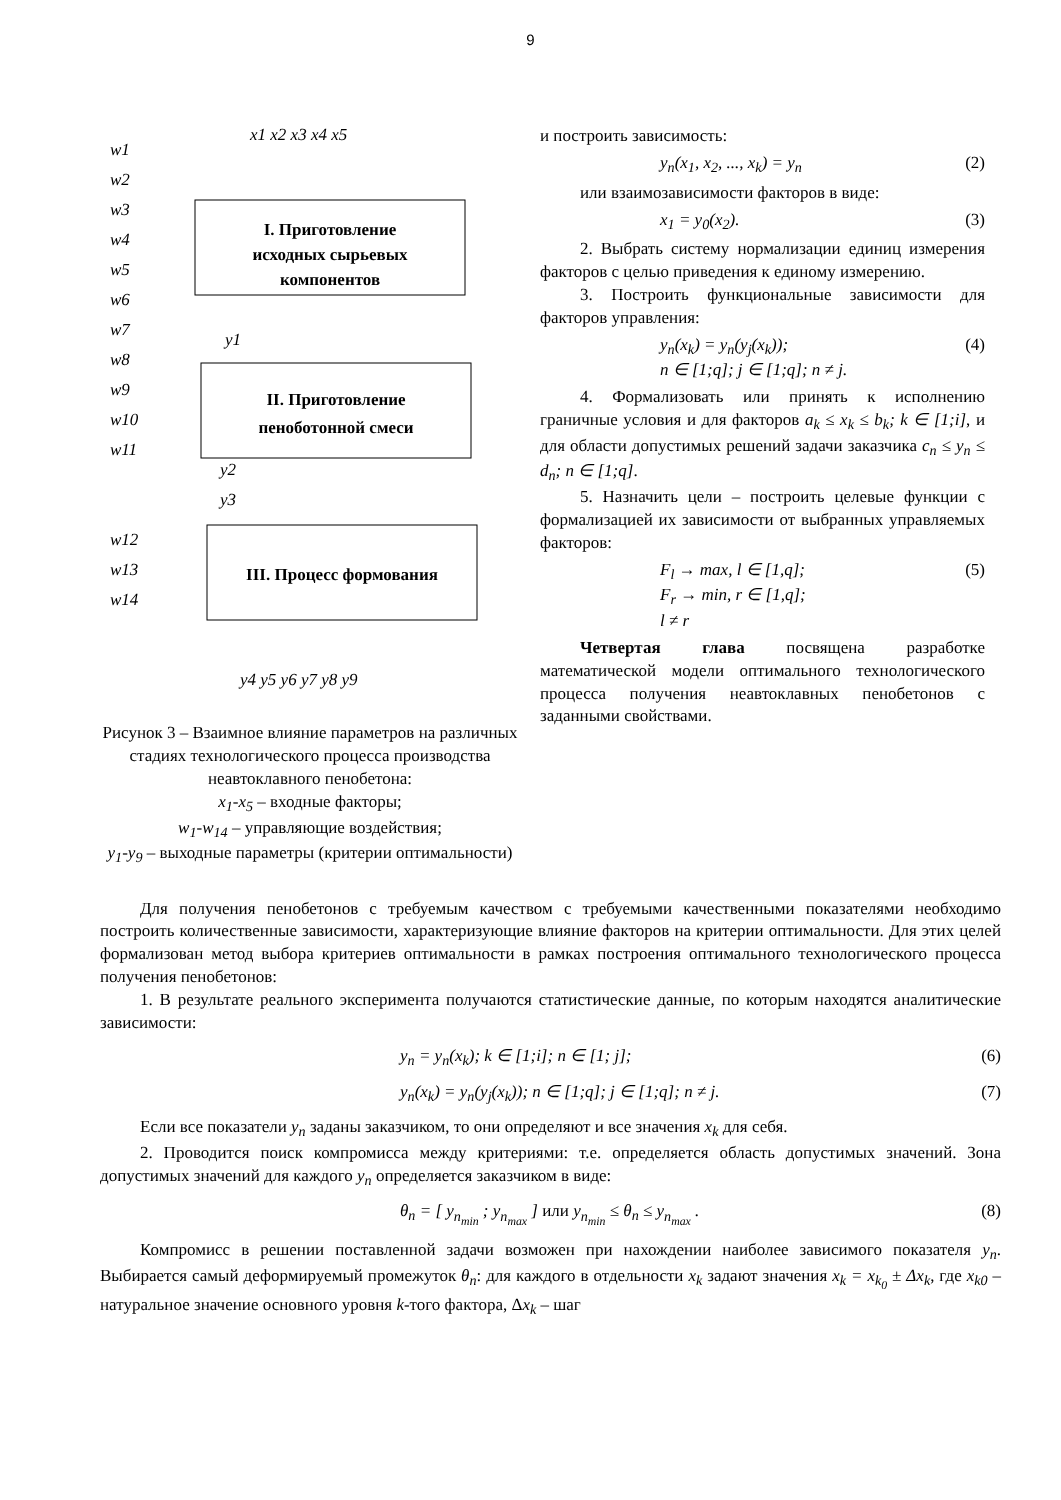9
x1 x2 x3 x4 x5
w1
w2
w3
w4
w5
w6
w7
w8
w9
w10
w11
w12
w13
w14
y1
y2
y3
y4 y5 y6 y7 y8 y9
I. Приготовление
исходных сырьевых
компонентов
II. Приготовление
пеноботонной смеси
III. Процесс формования
Рисунок 3 – Взаимное влияние параметров на различных стадиях технологического процесса производства неавтоклавного пенобетона:
x<sub>1</sub>-x<sub>5</sub> – входные факторы;
w<sub>1</sub>-w<sub>14</sub> – управляющие воздействия;
y<sub>1</sub>-y<sub>9</sub> – выходные параметры (критерии оптимальности)
и построить зависимость:
y<sub>n</sub>(x<sub>1</sub>, x<sub>2</sub>, ..., x<sub>k</sub>) = y<sub>n</sub> (2)
или взаимозависимости факторов в виде:
x<sub>1</sub> = y<sub>0</sub>(x<sub>2</sub>). (3)
2. Выбрать систему нормализации единиц измерения факторов с целью приведения к единому измерению.
3. Построить функциональные зависимости для факторов управления:
y<sub>n</sub>(x<sub>k</sub>) = y<sub>n</sub>(y<sub>j</sub>(x<sub>k</sub>));
n ∈ [1;q]; j ∈ [1;q]; n ≠ j. (4)
4. Формализовать или принять к исполнению граничные условия и для факторов a<sub>k</sub> ≤ x<sub>k</sub> ≤ b<sub>k</sub>; k ∈ [1;i], и для области допустимых решений задачи заказчика c<sub>n</sub> ≤ y<sub>n</sub> ≤ d<sub>n</sub>; n ∈ [1;q].
5. Назначить цели – построить целевые функции с формализацией их зависимости от выбранных управляемых факторов:
F<sub>l</sub> → max, l ∈ [1,q];
F<sub>r</sub> → min, r ∈ [1,q];
l ≠ r (5)
Четвертая глава посвящена разработке математической модели оптимального технологического процесса получения неавтоклавных пенобетонов с заданными свойствами.
Для получения пенобетонов с требуемым качеством с требуемыми качественными показателями необходимо построить количественные зависимости, характеризующие влияние факторов на критерии оптимальности. Для этих целей формализован метод выбора критериев оптимальности в рамках построения оптимального технологического процесса получения пенобетонов:
1. В результате реального эксперимента получаются статистические данные, по которым находятся аналитические зависимости:
y<sub>n</sub> = y<sub>n</sub>(x<sub>k</sub>); k ∈ [1;i]; n ∈ [1; j]; (6)
y<sub>n</sub>(x<sub>k</sub>) = y<sub>n</sub>(y<sub>j</sub>(x<sub>k</sub>)); n ∈ [1;q]; j ∈ [1;q]; n ≠ j. (7)
Если все показатели y<sub>n</sub> заданы заказчиком, то они определяют и все значения x<sub>k</sub> для себя.
2. Проводится поиск компромисса между критериями: т.е. определяется область допустимых значений. Зона допустимых значений для каждого y<sub>n</sub> определяется заказчиком в виде:
θ<sub>n</sub> = [ y<sub>n<sub>min</sub></sub> ; y<sub>n<sub>max</sub></sub> ] или y<sub>n<sub>min</sub></sub> ≤ θ<sub>n</sub> ≤ y<sub>n<sub>max</sub></sub> . (8)
Компромисс в решении поставленной задачи возможен при нахождении наиболее зависимого показателя y<sub>n</sub>. Выбирается самый деформируемый промежуток θ<sub>n</sub>: для каждого в отдельности x<sub>k</sub> задают значения x<sub>k</sub> = x<sub>k<sub>0</sub></sub> ± Δx<sub>k</sub>, где x<sub>k0</sub> – натуральное значение основного уровня k-того фактора, Δx<sub>k</sub> – шаг